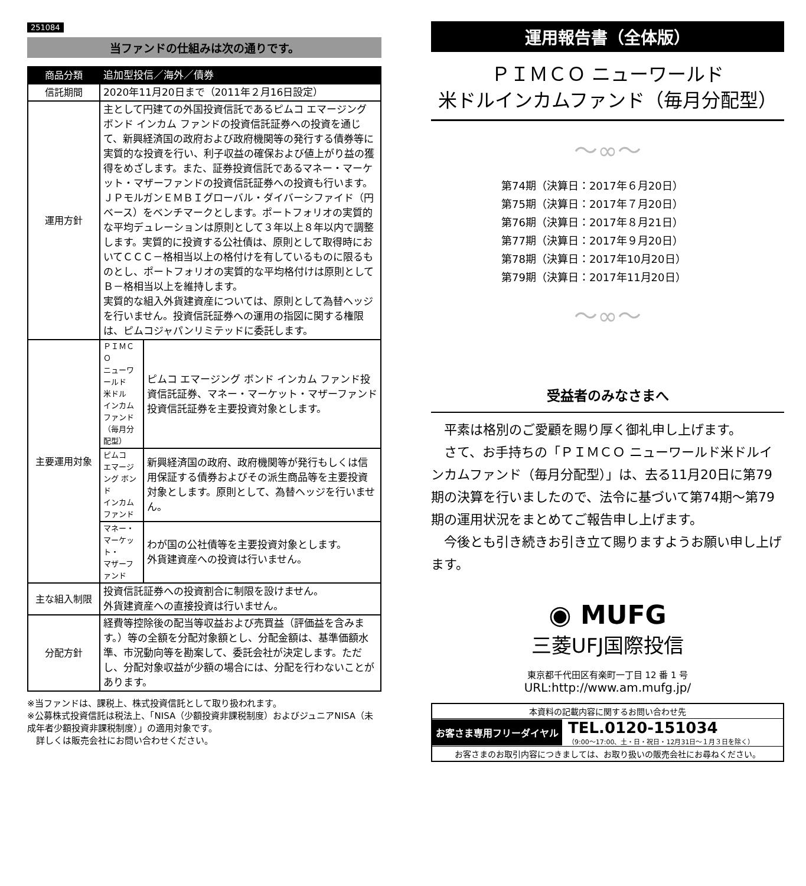251084
当ファンドの仕組みは次の通りです。
| 商品分類 | 追加型投信／海外／債券 | |
| 信託期間 | 2020年11月20日まで（2011年２月16日設定） | |
| 運用方針 | 主として円建ての外国投資信託であるピムコ エマージング ボンド インカム ファンドの投資信託証券への投資を通じて、新興経済国の政府および政府機関等の発行する債券等に実質的な投資を行い、利子収益の確保および値上がり益の獲得をめざします。また、証券投資信託であるマネー・マーケット・マザーファンドの投資信託証券への投資も行います。 ＪＰモルガンＥＭＢＩグローバル・ダイバーシファイド（円ベース）をベンチマークとします。ポートフォリオの実質的な平均デュレーションは原則として３年以上８年以内で調整します。実質的に投資する公社債は、原則として取得時においてＣＣＣ－格相当以上の格付けを有しているものに限るものとし、ポートフォリオの実質的な平均格付けは原則としてＢ－格相当以上を維持します。 実質的な組入外貨建資産については、原則として為替ヘッジを行いません。投資信託証券への運用の指図に関する権限は、ピムコジャパンリミテッドに委託します。 | |
| 主要運用対象 | ＰＩＭＣＯ ニューワールド 米ドル インカムファンド （毎月分配型） | ピムコ エマージング ボンド インカム ファンド投資信託証券、マネー・マーケット・マザーファンド投資信託証券を主要投資対象とします。 |
| | ピムコ エマージング ボンド インカム ファンド | 新興経済国の政府、政府機関等が発行もしくは信用保証する債券およびその派生商品等を主要投資対象とします。原則として、為替ヘッジを行いません。 |
| | マネー・ マーケット・ マザーファンド | わが国の公社債等を主要投資対象とします。 外貨建資産への投資は行いません。 |
| 主な組入制限 | 投資信託証券への投資割合に制限を設けません。 外貨建資産への直接投資は行いません。 | |
| 分配方針 | 経費等控除後の配当等収益および売買益（評価益を含みます。）等の全額を分配対象額とし、分配金額は、基準価額水準、市況動向等を勘案して、委託会社が決定します。ただし、分配対象収益が少額の場合には、分配を行わないことがあります。 | |
※当ファンドは、課税上、株式投資信託として取り扱われます。
※公募株式投資信託は税法上、「NISA（少額投資非課税制度）およびジュニアNISA（未成年者少額投資非課税制度）」の適用対象です。
　詳しくは販売会社にお問い合わせください。
運用報告書（全体版）
ＰＩＭＣＯ ニューワールド
米ドルインカムファンド（毎月分配型）
～∞～
第74期（決算日：2017年６月20日）
第75期（決算日：2017年７月20日）
第76期（決算日：2017年８月21日）
第77期（決算日：2017年９月20日）
第78期（決算日：2017年10月20日）
第79期（決算日：2017年11月20日）
～∞～
受益者のみなさまへ
平素は格別のご愛顧を賜り厚く御礼申し上げます。
さて、お手持ちの「ＰＩＭＣＯ ニューワールド米ドルインカムファンド（毎月分配型）」は、去る11月20日に第79期の決算を行いましたので、法令に基づいて第74期～第79期の運用状況をまとめてご報告申し上げます。
今後とも引き続きお引き立て賜りますようお願い申し上げます。
◉ MUFG
三菱UFJ国際投信
東京都千代田区有楽町一丁目 12 番 1 号
URL:http://www.am.mufg.jp/
本資料の記載内容に関するお問い合わせ先
お客さま専用フリーダイヤル TEL.0120-151034
（9:00～17:00、土・日・祝日・12月31日～１月３日を除く）
お客さまのお取引内容につきましては、お取り扱いの販売会社にお尋ねください。